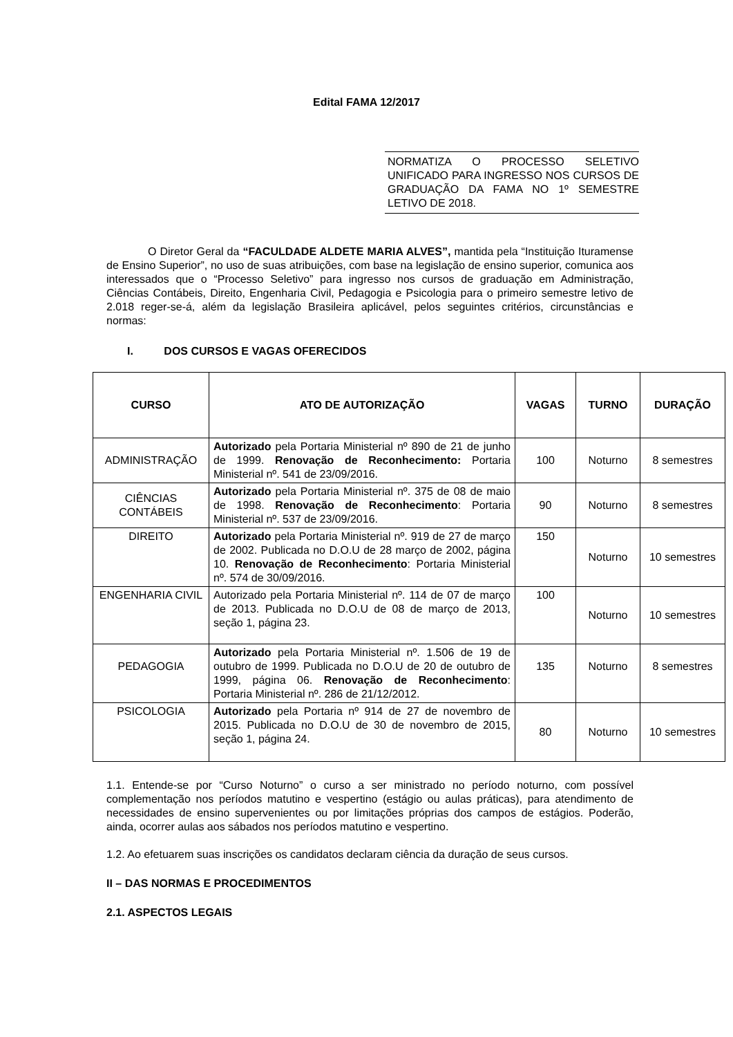Edital FAMA 12/2017
NORMATIZA O PROCESSO SELETIVO UNIFICADO PARA INGRESSO NOS CURSOS DE GRADUAÇÃO DA FAMA NO 1º SEMESTRE LETIVO DE 2018.
O Diretor Geral da “FACULDADE ALDETE MARIA ALVES”, mantida pela “Instituição Ituramense de Ensino Superior”, no uso de suas atribuições, com base na legislação de ensino superior, comunica aos interessados que o “Processo Seletivo” para ingresso nos cursos de graduação em Administração, Ciências Contábeis, Direito, Engenharia Civil, Pedagogia e Psicologia para o primeiro semestre letivo de 2.018 reger-se-á, além da legislação Brasileira aplicável, pelos seguintes critérios, circunstâncias e normas:
I. DOS CURSOS E VAGAS OFERECIDOS
| CURSO | ATO DE AUTORIZAÇÃO | VAGAS | TURNO | DURAÇÃO |
| --- | --- | --- | --- | --- |
| ADMINISTRAÇÃO | Autorizado pela Portaria Ministerial nº 890 de 21 de junho de 1999. Renovação de Reconhecimento: Portaria Ministerial nº. 541 de 23/09/2016. | 100 | Noturno | 8 semestres |
| CIÊNCIAS CONTÁBEIS | Autorizado pela Portaria Ministerial nº. 375 de 08 de maio de 1998. Renovação de Reconhecimento : Portaria Ministerial nº. 537 de 23/09/2016. | 90 | Noturno | 8 semestres |
| DIREITO | Autorizado pela Portaria Ministerial nº. 919 de 27 de março de 2002. Publicada no D.O.U de 28 março de 2002, página 10. Renovação de Reconhecimento : Portaria Ministerial nº. 574 de 30/09/2016. | 150 | Noturno | 10 semestres |
| ENGENHARIA CIVIL | Autorizado pela Portaria Ministerial nº. 114 de 07 de março de 2013. Publicada no D.O.U de 08 de março de 2013, seção 1, página 23. | 100 | Noturno | 10 semestres |
| PEDAGOGIA | Autorizado pela Portaria Ministerial nº. 1.506 de 19 de outubro de 1999. Publicada no D.O.U de 20 de outubro de 1999, página 06. Renovação de Reconhecimento : Portaria Ministerial nº. 286 de 21/12/2012. | 135 | Noturno | 8 semestres |
| PSICOLOGIA | Autorizado pela Portaria nº 914 de 27 de novembro de 2015. Publicada no D.O.U de 30 de novembro de 2015, seção 1, página 24. | 80 | Noturno | 10 semestres |
1.1. Entende-se por “Curso Noturno” o curso a ser ministrado no período noturno, com possível complementação nos períodos matutino e vespertino (estágio ou aulas práticas), para atendimento de necessidades de ensino supervenientes ou por limitações próprias dos campos de estágios. Poderão, ainda, ocorrer aulas aos sábados nos períodos matutino e vespertino.
1.2. Ao efetuarem suas inscrições os candidatos declaram ciência da duração de seus cursos.
II – DAS NORMAS E PROCEDIMENTOS
2.1. ASPECTOS LEGAIS